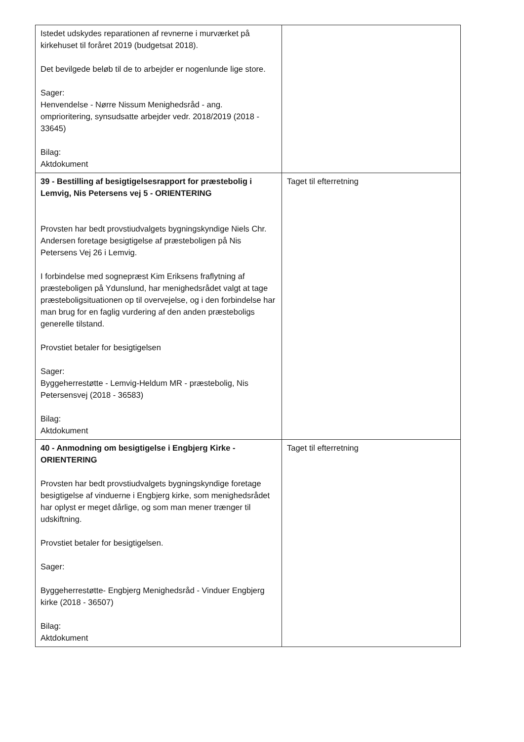| Istedet udskydes reparationen af revnerne i murværket på kirkehuset til foråret 2019 (budgetsat 2018). Det bevilgede beløb til de to arbejder er nogenlunde lige store. Sager: Henvendelse - Nørre Nissum Menighedsråd - ang. omprioritering, synsudsatte arbejder vedr. 2018/2019 (2018 - 33645) Bilag: Aktdokument | |
| 39 - Bestilling af besigtigelsesrapport for præstebolig i Lemvig, Nis Petersens vej 5 - ORIENTERING Provsten har bedt provstiudvalgets bygningskyndige Niels Chr. Andersen foretage besigtigelse af præsteboligen på Nis Petersens Vej 26 i Lemvig. I forbindelse med sognepræst Kim Eriksens fraflytning af præsteboligen på Ydunslund, har menighedsrådet valgt at tage præsteboligsituationen op til overvejelse, og i den forbindelse har man brug for en faglig vurdering af den anden præsteboligs generelle tilstand. Provstiet betaler for besigtigelsen Sager: Byggeherrestøtte - Lemvig-Heldum MR - præstebolig, Nis Petersensvej (2018 - 36583) Bilag: Aktdokument | Taget til efterretning |
| 40 - Anmodning om besigtigelse i Engbjerg Kirke - ORIENTERING Provsten har bedt provstiudvalgets bygningskyndige foretage besigtigelse af vinduerne i Engbjerg kirke, som menighedsrådet har oplyst er meget dårlige, og som man mener trænger til udskiftning. Provstiet betaler for besigtigelsen. Sager: Byggeherrestøtte- Engbjerg Menighedsråd - Vinduer Engbjerg kirke (2018 - 36507) Bilag: Aktdokument | Taget til efterretning |